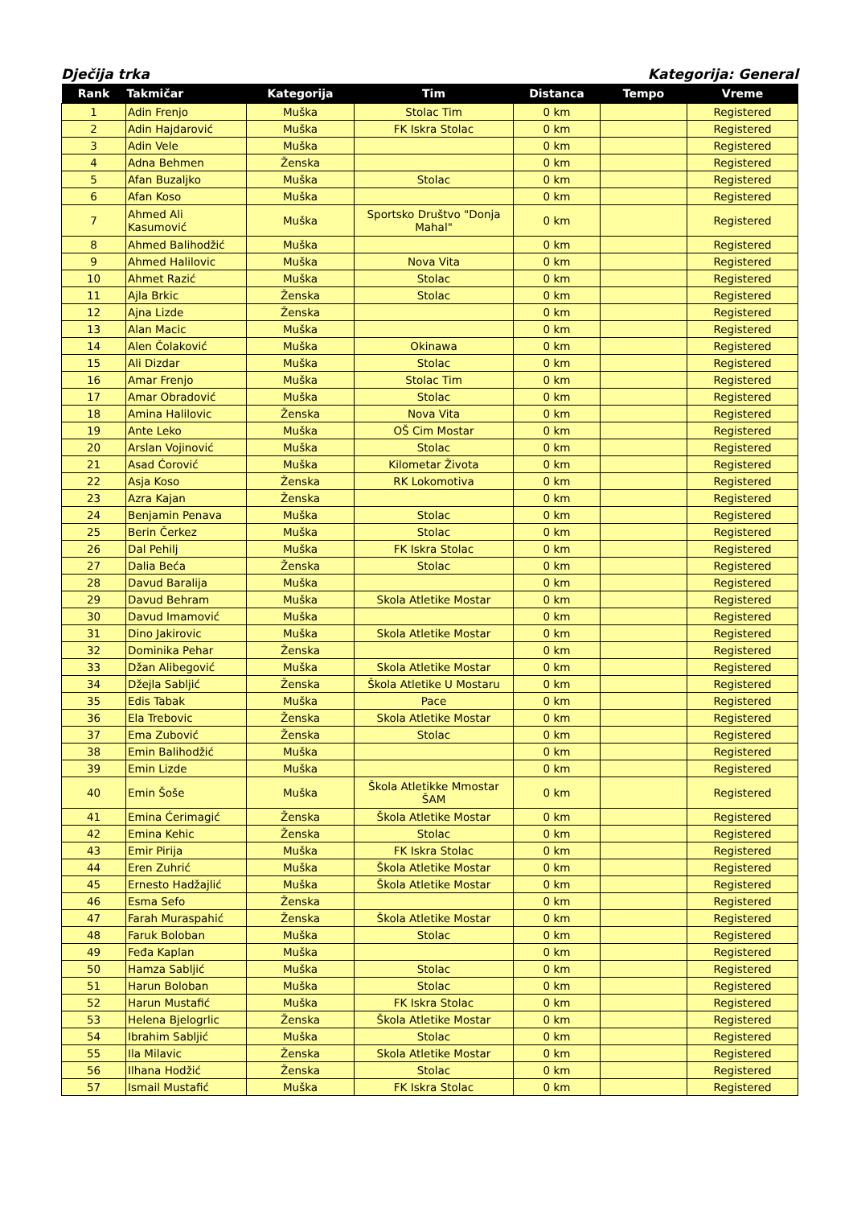Dječija trka Kategorija: General
| Rank | Takmičar | Kategorija | Tim | Distanca | Tempo | Vreme |
| --- | --- | --- | --- | --- | --- | --- |
| 1 | Adin Frenjo | Muška | Stolac Tim | 0 km | | Registered |
| 2 | Adin Hajdarović | Muška | FK Iskra Stolac | 0 km | | Registered |
| 3 | Adin Vele | Muška | | 0 km | | Registered |
| 4 | Adna Behmen | Ženska | | 0 km | | Registered |
| 5 | Afan Buzaljko | Muška | Stolac | 0 km | | Registered |
| 6 | Afan Koso | Muška | | 0 km | | Registered |
| 7 | Ahmed Ali Kasumović | Muška | Sportsko Društvo "Donja Mahal" | 0 km | | Registered |
| 8 | Ahmed Balihodžić | Muška | | 0 km | | Registered |
| 9 | Ahmed Halilovic | Muška | Nova Vita | 0 km | | Registered |
| 10 | Ahmet Razić | Muška | Stolac | 0 km | | Registered |
| 11 | Ajla Brkic | Ženska | Stolac | 0 km | | Registered |
| 12 | Ajna Lizde | Ženska | | 0 km | | Registered |
| 13 | Alan Macic | Muška | | 0 km | | Registered |
| 14 | Alen Čolaković | Muška | Okinawa | 0 km | | Registered |
| 15 | Ali Dizdar | Muška | Stolac | 0 km | | Registered |
| 16 | Amar Frenjo | Muška | Stolac Tim | 0 km | | Registered |
| 17 | Amar Obradović | Muška | Stolac | 0 km | | Registered |
| 18 | Amina Halilovic | Ženska | Nova Vita | 0 km | | Registered |
| 19 | Ante Leko | Muška | OŠ Cim Mostar | 0 km | | Registered |
| 20 | Arslan Vojinović | Muška | Stolac | 0 km | | Registered |
| 21 | Asad Ćorović | Muška | Kilometar Života | 0 km | | Registered |
| 22 | Asja Koso | Ženska | RK Lokomotiva | 0 km | | Registered |
| 23 | Azra Kajan | Ženska | | 0 km | | Registered |
| 24 | Benjamin Penava | Muška | Stolac | 0 km | | Registered |
| 25 | Berin Čerkez | Muška | Stolac | 0 km | | Registered |
| 26 | Dal Pehilj | Muška | FK Iskra Stolac | 0 km | | Registered |
| 27 | Dalia Beća | Ženska | Stolac | 0 km | | Registered |
| 28 | Davud Baralija | Muška | | 0 km | | Registered |
| 29 | Davud Behram | Muška | Skola Atletike Mostar | 0 km | | Registered |
| 30 | Davud Imamović | Muška | | 0 km | | Registered |
| 31 | Dino Jakirovic | Muška | Skola Atletike Mostar | 0 km | | Registered |
| 32 | Dominika Pehar | Ženska | | 0 km | | Registered |
| 33 | Džan Alibegović | Muška | Skola Atletike Mostar | 0 km | | Registered |
| 34 | Džejla Sabljić | Ženska | Škola Atletike U Mostaru | 0 km | | Registered |
| 35 | Edis Tabak | Muška | Pace | 0 km | | Registered |
| 36 | Ela Trebovic | Ženska | Skola Atletike Mostar | 0 km | | Registered |
| 37 | Ema Zubović | Ženska | Stolac | 0 km | | Registered |
| 38 | Emin Balihodžić | Muška | | 0 km | | Registered |
| 39 | Emin Lizde | Muška | | 0 km | | Registered |
| 40 | Emin Šoše | Muška | Škola Atletikke Mmostar ŠAM | 0 km | | Registered |
| 41 | Emina Ćerimagić | Ženska | Škola Atletike Mostar | 0 km | | Registered |
| 42 | Emina Kehic | Ženska | Stolac | 0 km | | Registered |
| 43 | Emir Pirija | Muška | FK Iskra Stolac | 0 km | | Registered |
| 44 | Eren Zuhrić | Muška | Škola Atletike Mostar | 0 km | | Registered |
| 45 | Ernesto Hadžajlić | Muška | Škola Atletike Mostar | 0 km | | Registered |
| 46 | Esma Sefo | Ženska | | 0 km | | Registered |
| 47 | Farah Muraspahić | Ženska | Škola Atletike Mostar | 0 km | | Registered |
| 48 | Faruk Boloban | Muška | Stolac | 0 km | | Registered |
| 49 | Feđa Kaplan | Muška | | 0 km | | Registered |
| 50 | Hamza Sabljić | Muška | Stolac | 0 km | | Registered |
| 51 | Harun Boloban | Muška | Stolac | 0 km | | Registered |
| 52 | Harun Mustafić | Muška | FK Iskra Stolac | 0 km | | Registered |
| 53 | Helena Bjelogrlic | Ženska | Škola Atletike Mostar | 0 km | | Registered |
| 54 | Ibrahim Sabljić | Muška | Stolac | 0 km | | Registered |
| 55 | Ila Milavic | Ženska | Skola Atletike Mostar | 0 km | | Registered |
| 56 | Ilhana Hodžić | Ženska | Stolac | 0 km | | Registered |
| 57 | Ismail Mustafić | Muška | FK Iskra Stolac | 0 km | | Registered |